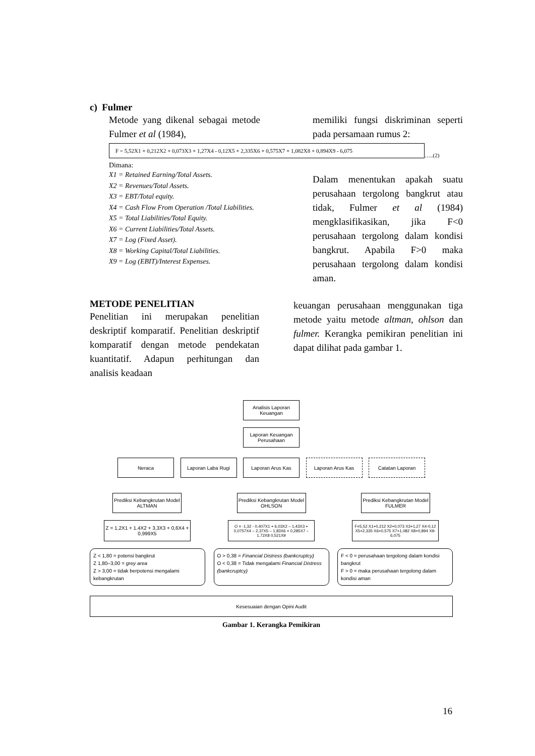c) Fulmer
Metode yang dikenal sebagai metode Fulmer et al (1984),
memiliki fungsi diskriminan seperti pada persamaan rumus 2:
F = 5,52X1 + 0,212X2 + 0,073X3 + 1,27X4 - 0,12X5 + 2,335X6 + 0,575X7 + 1,082X8 + 0,894X9 - 6,075
…..(2)
Dimana:
X1 = Retained Earning/Total Assets.
X2 = Revenues/Total Assets.
X3 = EBT/Total equity.
X4 = Cash Flow From Operation /Total Liabilities.
X5 = Total Liabilities/Total Equity.
X6 = Current Liabilities/Total Assets.
X7 = Log (Fixed Asset).
X8 = Working Capital/Total Liabilities.
X9 = Log (EBIT)/Interest Expenses.
Dalam menentukan apakah suatu perusahaan tergolong bangkrut atau tidak, Fulmer et al (1984) mengklasifikasikan, jika F<0 perusahaan tergolong dalam kondisi bangkrut. Apabila F>0 maka perusahaan tergolong dalam kondisi aman.
METODE PENELITIAN
Penelitian ini merupakan penelitian deskriptif komparatif. Penelitian deskriptif komparatif dengan metode pendekatan kuantitatif. Adapun perhitungan dan analisis keadaan
keuangan perusahaan menggunakan tiga metode yaitu metode altman, ohlson dan fulmer. Kerangka pemikiran penelitian ini dapat dilihat pada gambar 1.
Analisis Laporan Keuangan
Laporan Keuangan Perusahaan
Neraca Laporan Laba Rugi Laporan Arus Kas Laporan Arus Kas Catatan Laporan
Prediksi Kebangkrutan Model ALTMAN
Prediksi Kebangkrutan Model OHLSON
Prediksi Kebangkrutan Model FULMER
Z = 1,2X1 + 1.4X2 + 3,3X3 + 0,6X4 + 0,999X5
O = -1,32 - 0,407X1 + 6,03X2 – 1,43X3 + 0,0757X4 – 2,37X5 – 1,83X6 + 0,285X7 – 1,72X8 0,521X9
F=5,52 X1+0,212 X2+0,073 X3+1,27 X4-0,12 X5+2,335 X6+0,575 X7+1,082 X8+0,894 X9-6,075
Z < 1,80 = potensi bangkrut
Z 1,80–3,00 = grey area
Z > 3,00 = tidak berpotensi mengalami kebangkrutan
O > 0,38 = Financial Distress (bankcruptcy)
O < 0,38 = Tidak mengalami Financial Distress (bankcruptcy)
F < 0 = perusahaan tergolong dalam kondisi bangkrut
F > 0 = maka perusahaan tergolong dalam kondisi aman
Kesesuaian dengan Opini Audit
Gambar 1. Kerangka Pemikiran
16